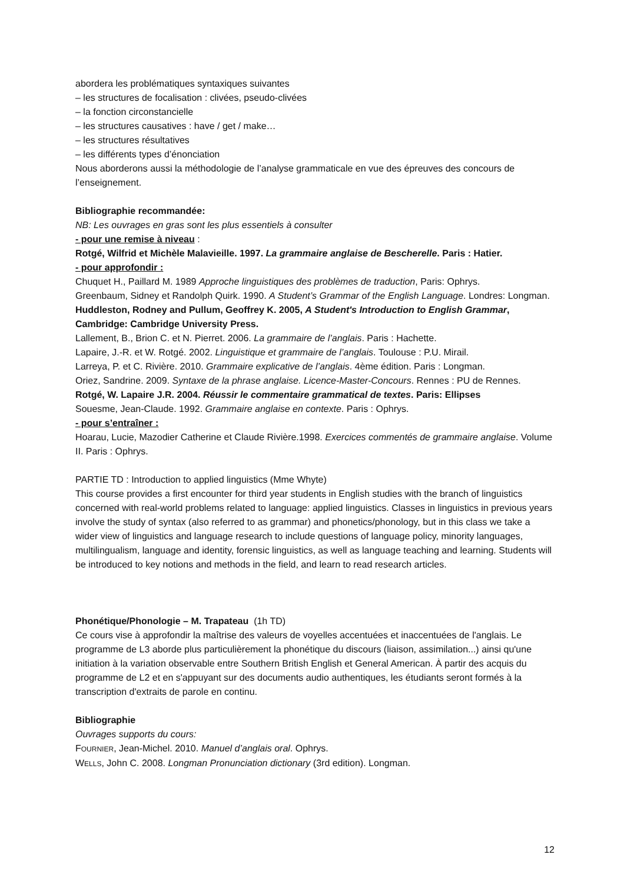abordera les problématiques syntaxiques suivantes
– les structures de focalisation : clivées, pseudo-clivées
– la fonction circonstancielle
– les structures causatives : have / get / make…
– les structures résultatives
– les différents types d’énonciation
Nous aborderons aussi la méthodologie de l’analyse grammaticale en vue des épreuves des concours de l’enseignement.
Bibliographie recommandée:
NB: Les ouvrages en gras sont les plus essentiels à consulter
- pour une remise à niveau :
Rotgé, Wilfrid et Michèle Malavieille. 1997. La grammaire anglaise de Bescherelle. Paris : Hatier.
- pour approfondir :
Chuquet H., Paillard M. 1989 Approche linguistiques des problèmes de traduction, Paris: Ophrys.
Greenbaum, Sidney et Randolph Quirk. 1990. A Student’s Grammar of the English Language. Londres: Longman.
Huddleston, Rodney and Pullum, Geoffrey K. 2005, A Student's Introduction to English Grammar, Cambridge: Cambridge University Press.
Lallement, B., Brion C. et N. Pierret. 2006. La grammaire de l’anglais. Paris : Hachette.
Lapaire, J.-R. et W. Rotgé. 2002. Linguistique et grammaire de l’anglais. Toulouse : P.U. Mirail.
Larreya, P. et C. Rivière. 2010. Grammaire explicative de l’anglais. 4ème édition. Paris : Longman.
Oriez, Sandrine. 2009. Syntaxe de la phrase anglaise. Licence-Master-Concours. Rennes : PU de Rennes.
Rotgé, W. Lapaire J.R. 2004. Réussir le commentaire grammatical de textes. Paris: Ellipses
Souesme, Jean-Claude. 1992. Grammaire anglaise en contexte. Paris : Ophrys.
- pour s’entraîner :
Hoarau, Lucie, Mazodier Catherine et Claude Rivière.1998. Exercices commentés de grammaire anglaise. Volume II. Paris : Ophrys.
PARTIE TD : Introduction to applied linguistics (Mme Whyte)
This course provides a first encounter for third year students in English studies with the branch of linguistics concerned with real-world problems related to language: applied linguistics. Classes in linguistics in previous years involve the study of syntax (also referred to as grammar) and phonetics/phonology, but in this class we take a wider view of linguistics and language research to include questions of language policy, minority languages, multilingualism, language and identity, forensic linguistics, as well as language teaching and learning. Students will be introduced to key notions and methods in the field, and learn to read research articles.
Phonétique/Phonologie – M. Trapateau (1h TD)
Ce cours vise à approfondir la maîtrise des valeurs de voyelles accentuées et inaccentuées de l'anglais. Le programme de L3 aborde plus particulièrement la phonétique du discours (liaison, assimilation...) ainsi qu'une initiation à la variation observable entre Southern British English et General American. À partir des acquis du programme de L2 et en s'appuyant sur des documents audio authentiques, les étudiants seront formés à la transcription d'extraits de parole en continu.
Bibliographie
Ouvrages supports du cours:
FOURNIER, Jean-Michel. 2010. Manuel d’anglais oral. Ophrys.
WELLS, John C. 2008. Longman Pronunciation dictionary (3rd edition). Longman.
12